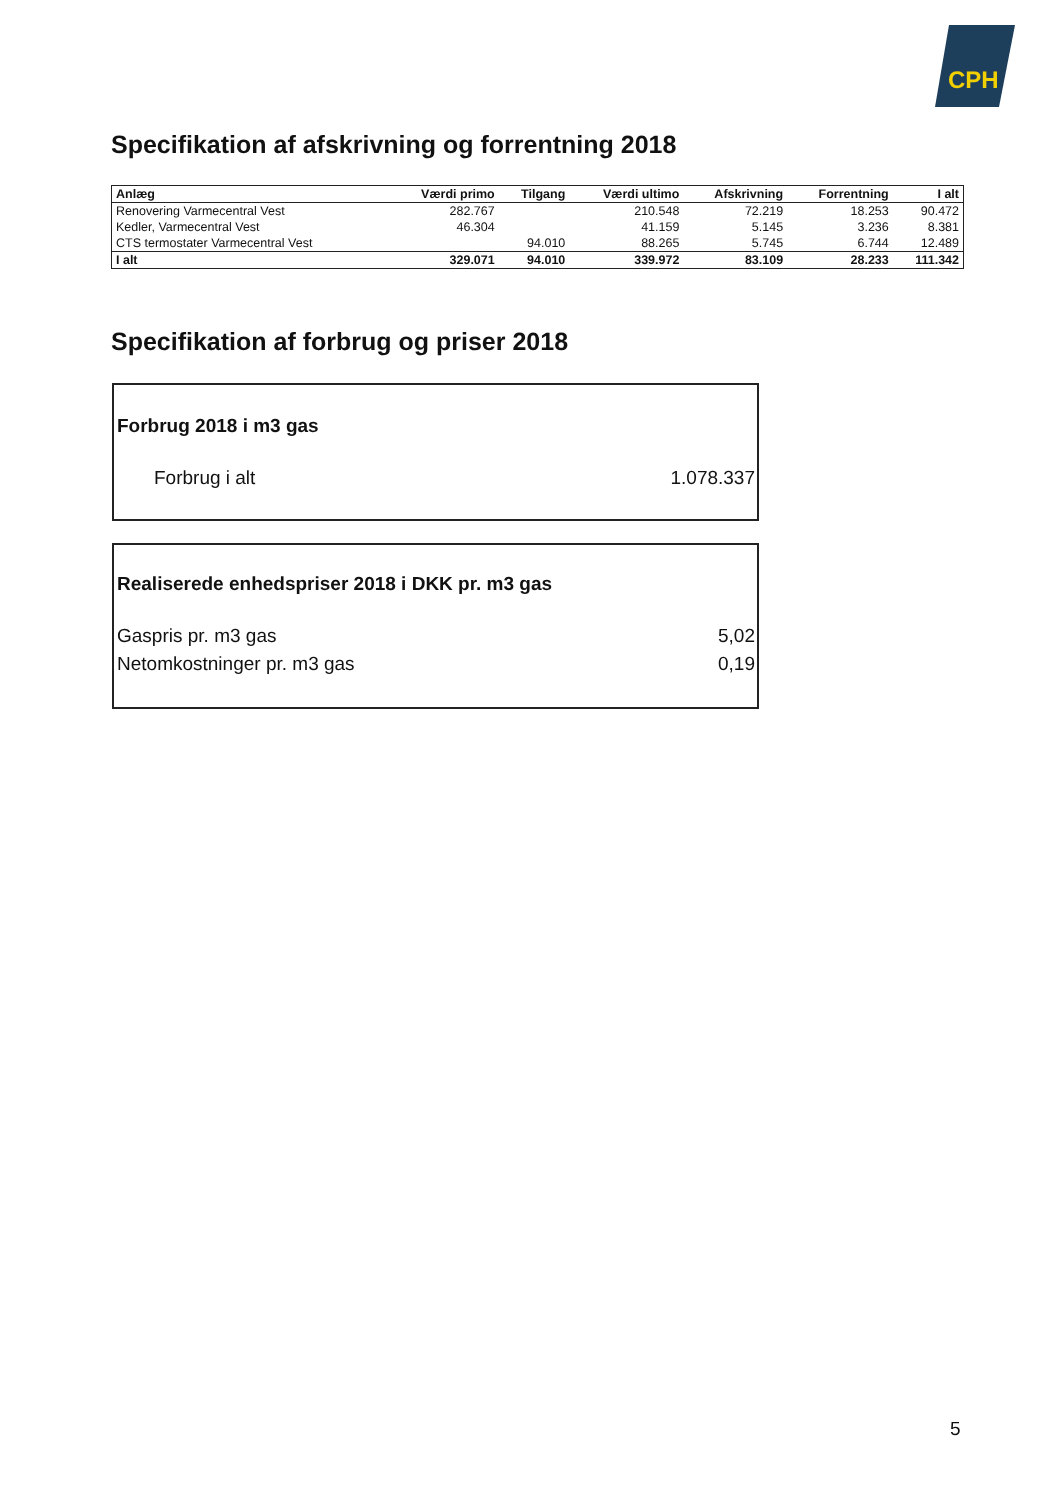CPH
Specifikation af afskrivning og forrentning 2018
| Anlæg | Værdi primo | Tilgang | Værdi ultimo | Afskrivning | Forrentning | I alt |
| --- | --- | --- | --- | --- | --- | --- |
| Renovering Varmecentral Vest | 282.767 | | 210.548 | 72.219 | 18.253 | 90.472 |
| Kedler, Varmecentral Vest | 46.304 | | 41.159 | 5.145 | 3.236 | 8.381 |
| CTS termostater Varmecentral Vest | | 94.010 | 88.265 | 5.745 | 6.744 | 12.489 |
| I alt | 329.071 | 94.010 | 339.972 | 83.109 | 28.233 | 111.342 |
Specifikation af forbrug og priser 2018
Forbrug 2018 i m3 gas
Forbrug i alt 1.078.337
Realiserede enhedspriser 2018 i DKK pr. m3 gas
Gaspris pr. m3 gas 5,02
Netomkostninger pr. m3 gas 0,19
5